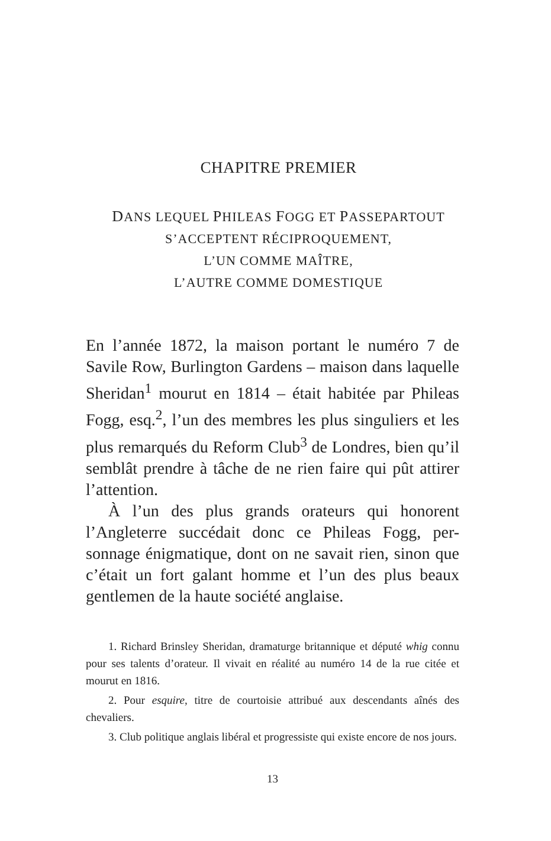CHAPITRE PREMIER
DANS LEQUEL PHILEAS FOGG ET PASSEPARTOUT
S’ACCEPTENT RÉCIPROQUEMENT,
L’UN COMME MAÎTRE,
L’AUTRE COMME DOMESTIQUE
En l’année 1872, la maison portant le numéro 7 de Savile Row, Burlington Gardens – maison dans laquelle Sheridan<sup>1</sup> mourut en 1814 – était habitée par Phileas Fogg, esq.<sup>2</sup>, l’un des membres les plus singuliers et les plus remarqués du Reform Club<sup>3</sup> de Londres, bien qu’il semblât prendre à tâche de ne rien faire qui pût attirer l’attention.
À l’un des plus grands orateurs qui honorent l’Angleterre succédait donc ce Phileas Fogg, per-sonnage énigmatique, dont on ne savait rien, sinon que c’était un fort galant homme et l’un des plus beaux gentlemen de la haute société anglaise.
1. Richard Brinsley Sheridan, dramaturge britannique et député whig connu pour ses talents d’orateur. Il vivait en réalité au numéro 14 de la rue citée et mourut en 1816.
2. Pour esquire, titre de courtoisie attribué aux descendants aînés des chevaliers.
3. Club politique anglais libéral et progressiste qui existe encore de nos jours.
13